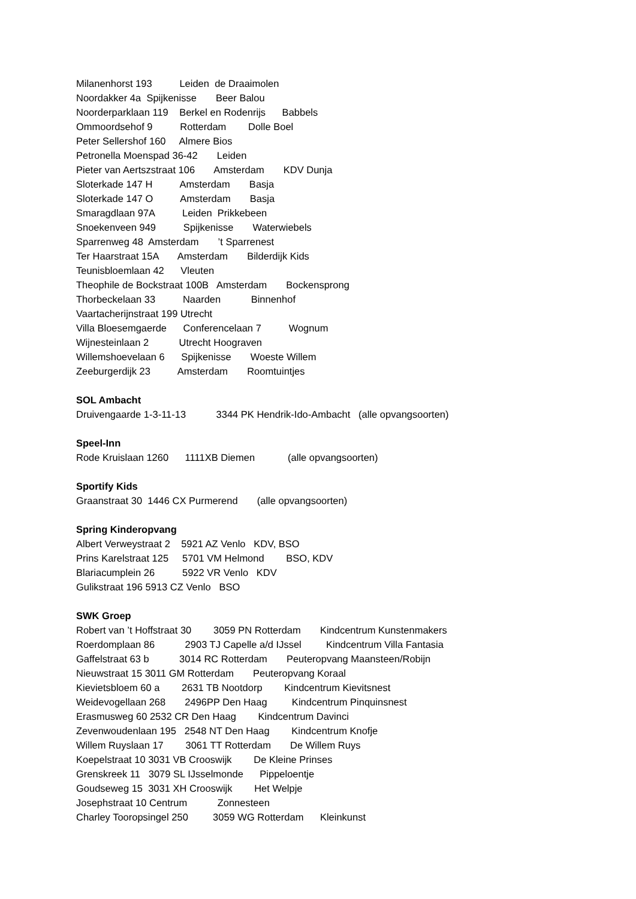Milanenhorst 193 Leiden de Draaimolen
Noordakker 4a Spijkenisse Beer Balou
Noorderparklaan 119 Berkel en Rodenrijs Babbels
Ommoordsehof 9 Rotterdam Dolle Boel
Peter Sellershof 160 Almere Bios
Petronella Moenspad 36-42 Leiden
Pieter van Aertszstraat 106 Amsterdam KDV Dunja
Sloterkade 147 H Amsterdam Basja
Sloterkade 147 O Amsterdam Basja
Smaragdlaan 97A Leiden Prikkebeen
Snoekenveen 949 Spijkenisse Waterwiebels
Sparrenweg 48 Amsterdam ’t Sparrenest
Ter Haarstraat 15A Amsterdam Bilderdijk Kids
Teunisbloemlaan 42 Vleuten
Theophile de Bockstraat 100B Amsterdam Bockensprong
Thorbeckelaan 33 Naarden Binnenhof
Vaartacherijnstraat 199 Utrecht
Villa Bloesemgaerde Conferencelaan 7 Wognum
Wijnesteinlaan 2 Utrecht Hoograven
Willemshoevelaan 6 Spijkenisse Woeste Willem
Zeeburgerdijk 23 Amsterdam Roomtuintjes
SOL Ambacht
Druivengaarde 1-3-11-13 3344 PK Hendrik-Ido-Ambacht (alle opvangsoorten)
Speel-Inn
Rode Kruislaan 1260 1111XB Diemen (alle opvangsoorten)
Sportify Kids
Graanstraat 30 1446 CX Purmerend (alle opvangsoorten)
Spring Kinderopvang
Albert Verweystraat 2 5921 AZ Venlo KDV, BSO
Prins Karelstraat 125 5701 VM Helmond BSO, KDV
Blariacumplein 26 5922 VR Venlo KDV
Gulikstraat 196 5913 CZ Venlo BSO
SWK Groep
Robert van ’t Hoffstraat 30 3059 PN Rotterdam Kindcentrum Kunstenmakers
Roerdomplaan 86 2903 TJ Capelle a/d IJssel Kindcentrum Villa Fantasia
Gaffelstraat 63 b 3014 RC Rotterdam Peuteropvang Maansteen/Robijn
Nieuwstraat 15 3011 GM Rotterdam Peuteropvang Koraal
Kievietsbloem 60 a 2631 TB Nootdorp Kindcentrum Kievitsnest
Weidevogellaan 268 2496PP Den Haag Kindcentrum Pinquinsnest
Erasmusweg 60 2532 CR Den Haag Kindcentrum Davinci
Zevenwoudenlaan 195 2548 NT Den Haag Kindcentrum Knofje
Willem Ruyslaan 17 3061 TT Rotterdam De Willem Ruys
Koepelstraat 10 3031 VB Crooswijk De Kleine Prinses
Grenskreek 11 3079 SL IJsselmonde Pippeloentje
Goudseweg 15 3031 XH Crooswijk Het Welpje
Josephstraat 10 Centrum Zonnesteen
Charley Tooropsingel 250 3059 WG Rotterdam Kleinkunst